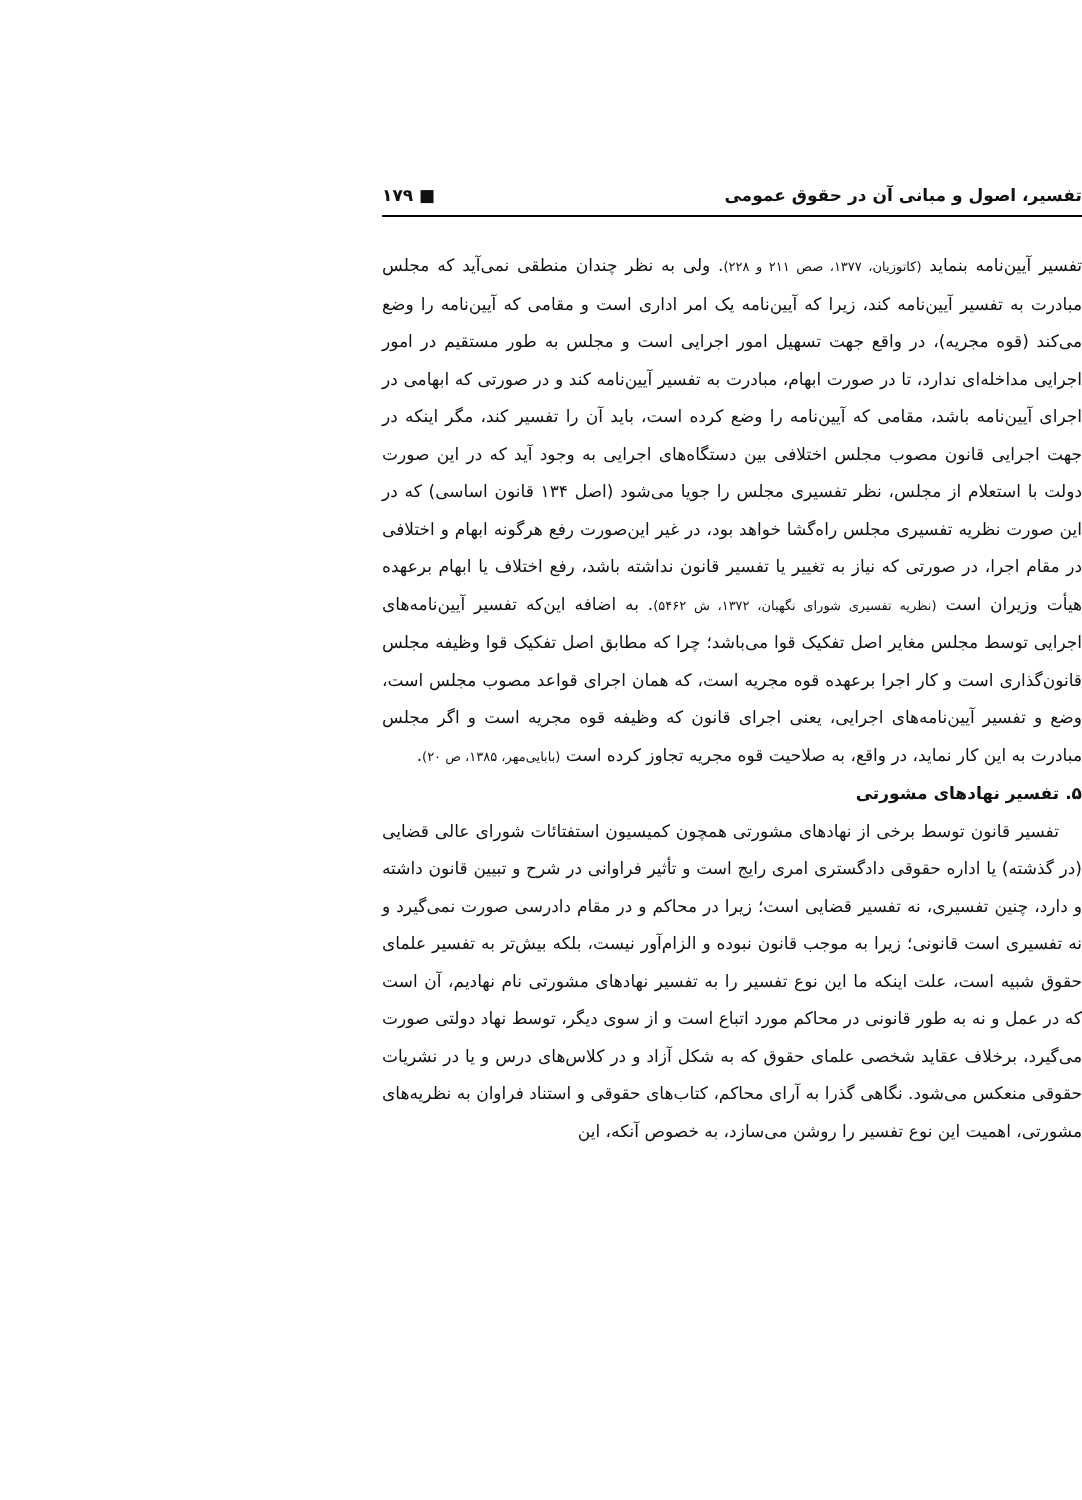تفسیر، اصول و مبانی آن در حقوق عمومی ■ ۱۷۹
تفسیر آیین‌نامه بنماید (کاتوزیان، ۱۳۷۷، صص ۲۱۱ و ۲۲۸). ولی به نظر چندان منطقی نمی‌آید که مجلس مبادرت به تفسیر آیین‌نامه کند، زیرا که آیین‌نامه یک امر اداری است و مقامی که آیین‌نامه را وضع می‌کند (قوه مجریه)، در واقع جهت تسهیل امور اجرایی است و مجلس به طور مستقیم در امور اجرایی مداخله‌ای ندارد، تا در صورت ابهام، مبادرت به تفسیر آیین‌نامه کند و در صورتی که ابهامی در اجرای آیین‌نامه باشد، مقامی که آیین‌نامه را وضع کرده است، باید آن را تفسیر کند، مگر اینکه در جهت اجرایی قانون مصوب مجلس اختلافی بین دستگاه‌های اجرایی به وجود آید که در این صورت دولت با استعلام از مجلس، نظر تفسیری مجلس را جویا می‌شود (اصل ۱۳۴ قانون اساسی) که در این صورت نظریه تفسیری مجلس راه‌گشا خواهد بود، در غیر این‌صورت رفع هرگونه ابهام و اختلافی در مقام اجرا، در صورتی که نیاز به تغییر یا تفسیر قانون نداشته باشد، رفع اختلاف یا ابهام برعهده هیأت وزیران است (نظریه تفسیری شورای نگهبان، ۱۳۷۲، ش ۵۴۶۲). به اضافه این‌که تفسیر آیین‌نامه‌های اجرایی توسط مجلس مغایر اصل تفکیک قوا می‌باشد؛ چرا که مطابق اصل تفکیک قوا وظیفه مجلس قانون‌گذاری است و کار اجرا برعهده قوه مجریه است، که همان اجرای قواعد مصوب مجلس است، وضع و تفسیر آیین‌نامه‌های اجرایی، یعنی اجرای قانون که وظیفه قوه مجریه است و اگر مجلس مبادرت به این کار نماید، در واقع، به صلاحیت قوه مجریه تجاوز کرده است (بابایی‌مهر، ۱۳۸۵، ص ۲۰).
۵. تفسیر نهادهای مشورتی
تفسیر قانون توسط برخی از نهادهای مشورتی همچون کمیسیون استفتائات شورای عالی قضایی (در گذشته) یا اداره حقوقی دادگستری امری رایج است و تأثیر فراوانی در شرح و تبیین قانون داشته و دارد، چنین تفسیری، نه تفسیر قضایی است؛ زیرا در محاکم و در مقام دادرسی صورت نمی‌گیرد و نه تفسیری است قانونی؛ زیرا به موجب قانون نبوده و الزام‌آور نیست، بلکه بیش‌تر به تفسیر علمای حقوق شبیه است، علت اینکه ما این نوع تفسیر را به تفسیر نهادهای مشورتی نام نهادیم، آن است که در عمل و نه به طور قانونی در محاکم مورد اتباع است و از سوی دیگر، توسط نهاد دولتی صورت می‌گیرد، برخلاف عقاید شخصی علمای حقوق که به شکل آزاد و در کلاس‌های درس و یا در نشریات حقوقی منعکس می‌شود. نگاهی گذرا به آرای محاکم، کتاب‌های حقوقی و استناد فراوان به نظریه‌های مشورتی، اهمیت این نوع تفسیر را روشن می‌سازد، به خصوص آنکه، این